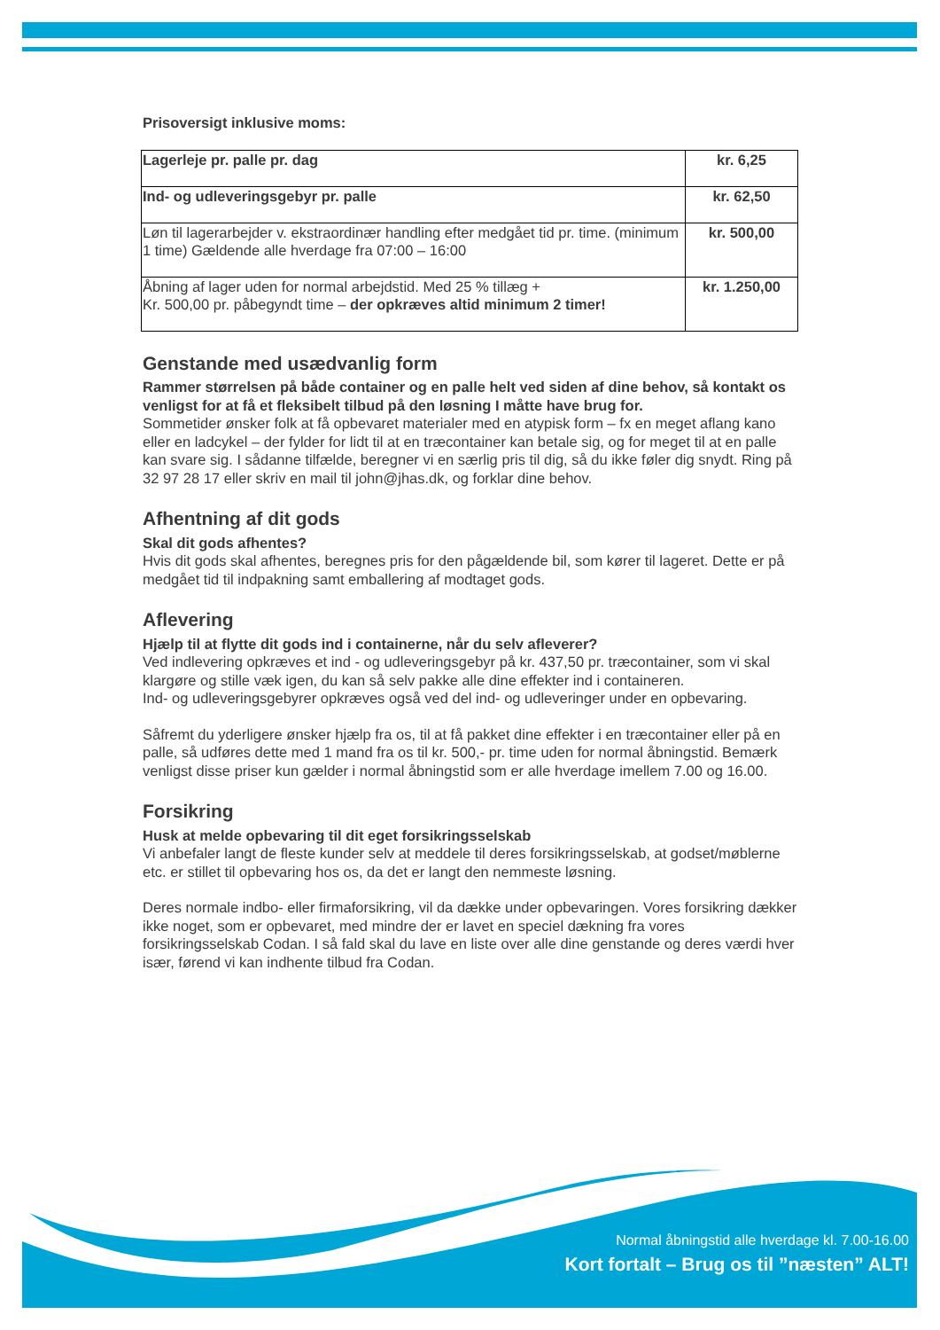Prisoversigt inklusive moms:
| Lagerleje pr. palle pr. dag | kr. 6,25 |
| Ind- og udleveringsgebyr pr. palle | kr. 62,50 |
| Løn til lagerarbejder v. ekstraordinær handling efter medgået tid pr. time. (minimum 1 time) Gældende alle hverdage fra 07:00 – 16:00 | kr. 500,00 |
| Åbning af lager uden for normal arbejdstid. Med 25 % tillæg + Kr. 500,00 pr. påbegyndt time – der opkræves altid minimum 2 timer! | kr. 1.250,00 |
Genstande med usædvanlig form
Rammer størrelsen på både container og en palle helt ved siden af dine behov, så kontakt os venligst for at få et fleksibelt tilbud på den løsning I måtte have brug for.
Sommetider ønsker folk at få opbevaret materialer med en atypisk form – fx en meget aflang kano eller en ladcykel – der fylder for lidt til at en træcontainer kan betale sig, og for meget til at en palle kan svare sig. I sådanne tilfælde, beregner vi en særlig pris til dig, så du ikke føler dig snydt. Ring på 32 97 28 17 eller skriv en mail til john@jhas.dk, og forklar dine behov.
Afhentning af dit gods
Skal dit gods afhentes?
Hvis dit gods skal afhentes, beregnes pris for den pågældende bil, som kører til lageret. Dette er på medgået tid til indpakning samt emballering af modtaget gods.
Aflevering
Hjælp til at flytte dit gods ind i containerne, når du selv afleverer?
Ved indlevering opkræves et ind - og udleveringsgebyr på kr. 437,50 pr. træcontainer, som vi skal klargøre og stille væk igen, du kan så selv pakke alle dine effekter ind i containeren.
Ind- og udleveringsgebyrer opkræves også ved del ind- og udleveringer under en opbevaring.
Såfremt du yderligere ønsker hjælp fra os, til at få pakket dine effekter i en træcontainer eller på en palle, så udføres dette med 1 mand fra os til kr. 500,- pr. time uden for normal åbningstid. Bemærk venligst disse priser kun gælder i normal åbningstid som er alle hverdage imellem 7.00 og 16.00.
Forsikring
Husk at melde opbevaring til dit eget forsikringsselskab
Vi anbefaler langt de fleste kunder selv at meddele til deres forsikringsselskab, at godset/møblerne etc. er stillet til opbevaring hos os, da det er langt den nemmeste løsning.
Deres normale indbo- eller firmaforsikring, vil da dække under opbevaringen. Vores forsikring dækker ikke noget, som er opbevaret, med mindre der er lavet en speciel dækning fra vores forsikringsselskab Codan. I så fald skal du lave en liste over alle dine genstande og deres værdi hver især, førend vi kan indhente tilbud fra Codan.
Normal åbningstid alle hverdage kl. 7.00-16.00
Kort fortalt – Brug os til ”næsten” ALT!